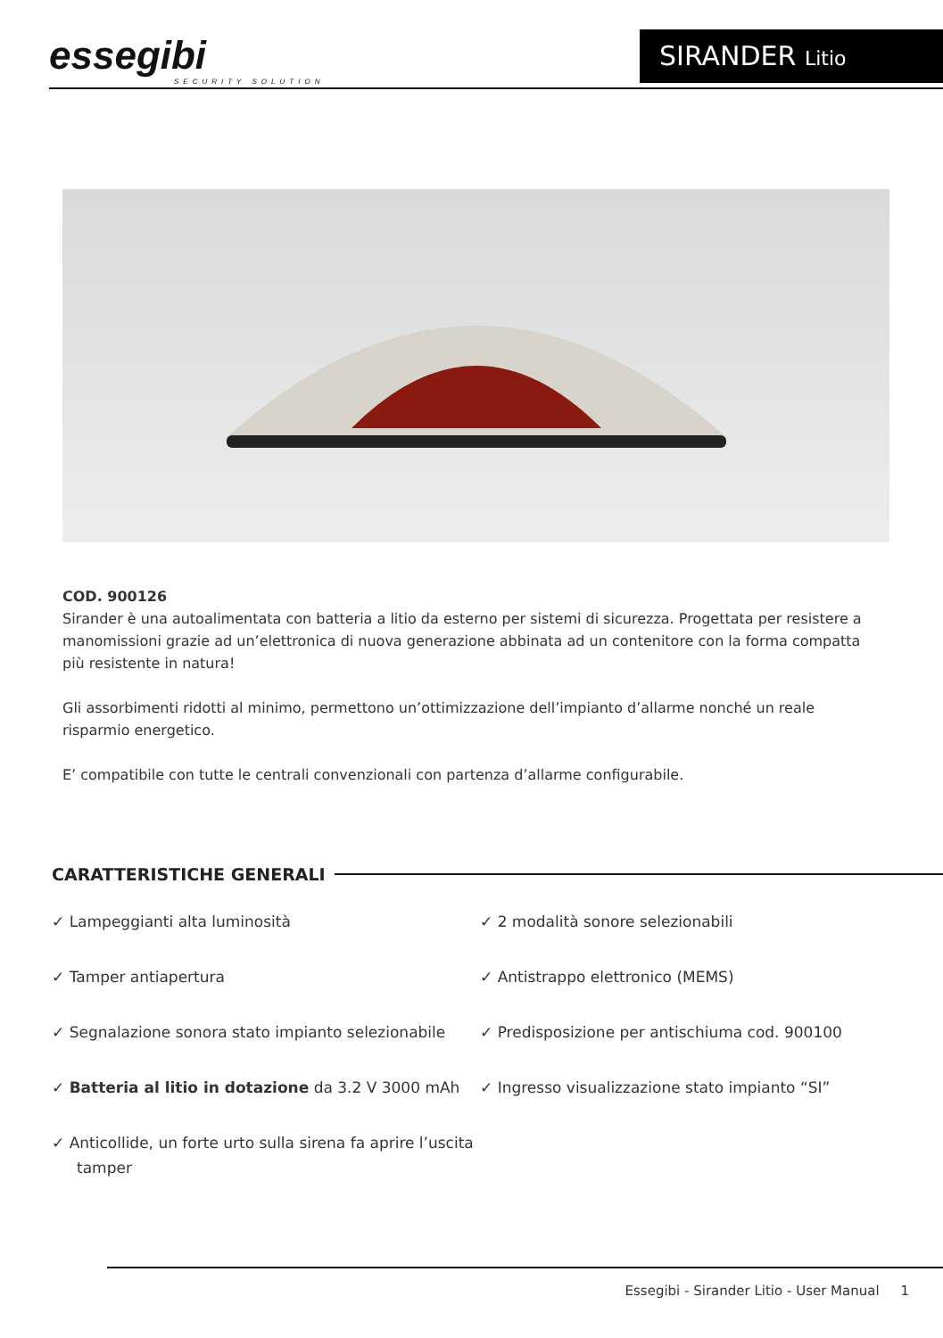essegibi
SECURITY SOLUTION
SIRANDER Litio
COD. 900126
Sirander è una autoalimentata con batteria a litio da esterno per sistemi di sicurezza. Progettata per resistere a manomissioni grazie ad un’elettronica di nuova generazione abbinata ad un contenitore con la forma compatta più resistente in natura!
Gli assorbimenti ridotti al minimo, permettono un’ottimizzazione dell’impianto d’allarme nonché un reale risparmio energetico.
E’ compatibile con tutte le centrali convenzionali con partenza d’allarme configurabile.
CARATTERISTICHE GENERALI
✓ Lampeggianti alta luminosità
✓ Tamper antiapertura
✓ Segnalazione sonora stato impianto selezionabile
✓ Batteria al litio in dotazione da 3.2 V 3000 mAh
✓ Anticollide, un forte urto sulla sirena fa aprire l’uscita tamper
✓ 2 modalità sonore selezionabili
✓ Antistrappo elettronico (MEMS)
✓ Predisposizione per antischiuma cod. 900100
✓ Ingresso visualizzazione stato impianto “SI”
Essegibi - Sirander Litio - User Manual 1